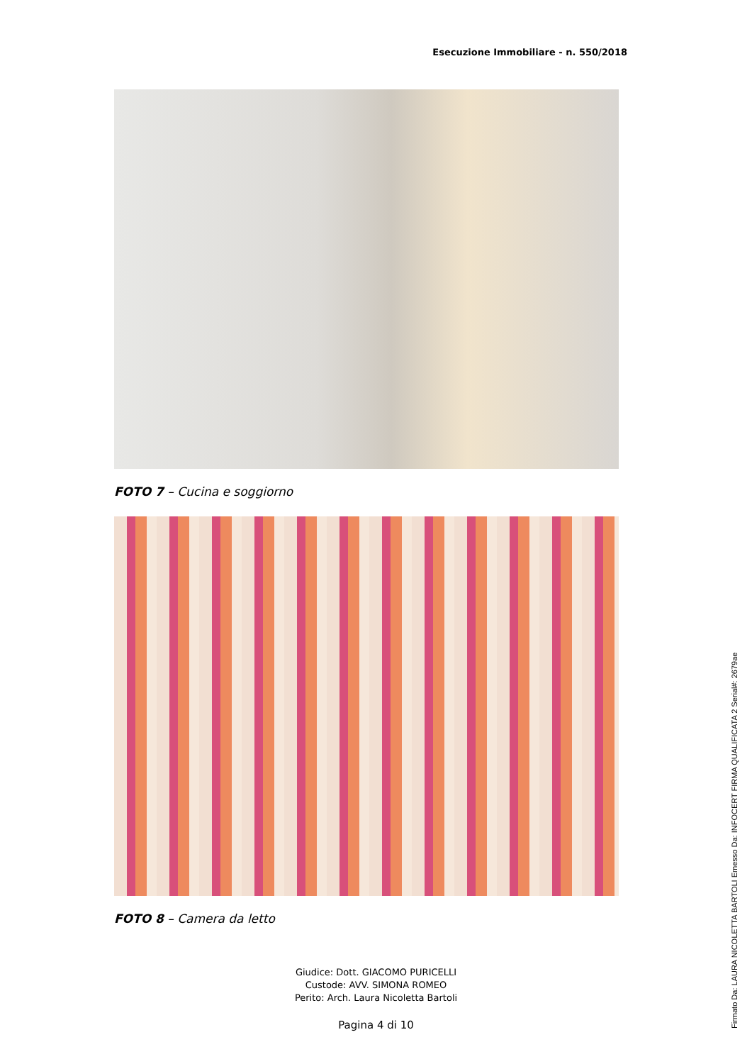Esecuzione Immobiliare - n. 550/2018
FOTO 7 – Cucina e soggiorno
FOTO 8 – Camera da letto
Giudice: Dott. GIACOMO PURICELLI
Custode: AVV. SIMONA ROMEO
Perito: Arch. Laura Nicoletta Bartoli
Pagina 4 di 10
Firmato Da: LAURA NICOLETTA BARTOLI Emesso Da: INFOCERT FIRMA QUALIFICATA 2 Serial#: 2679ae